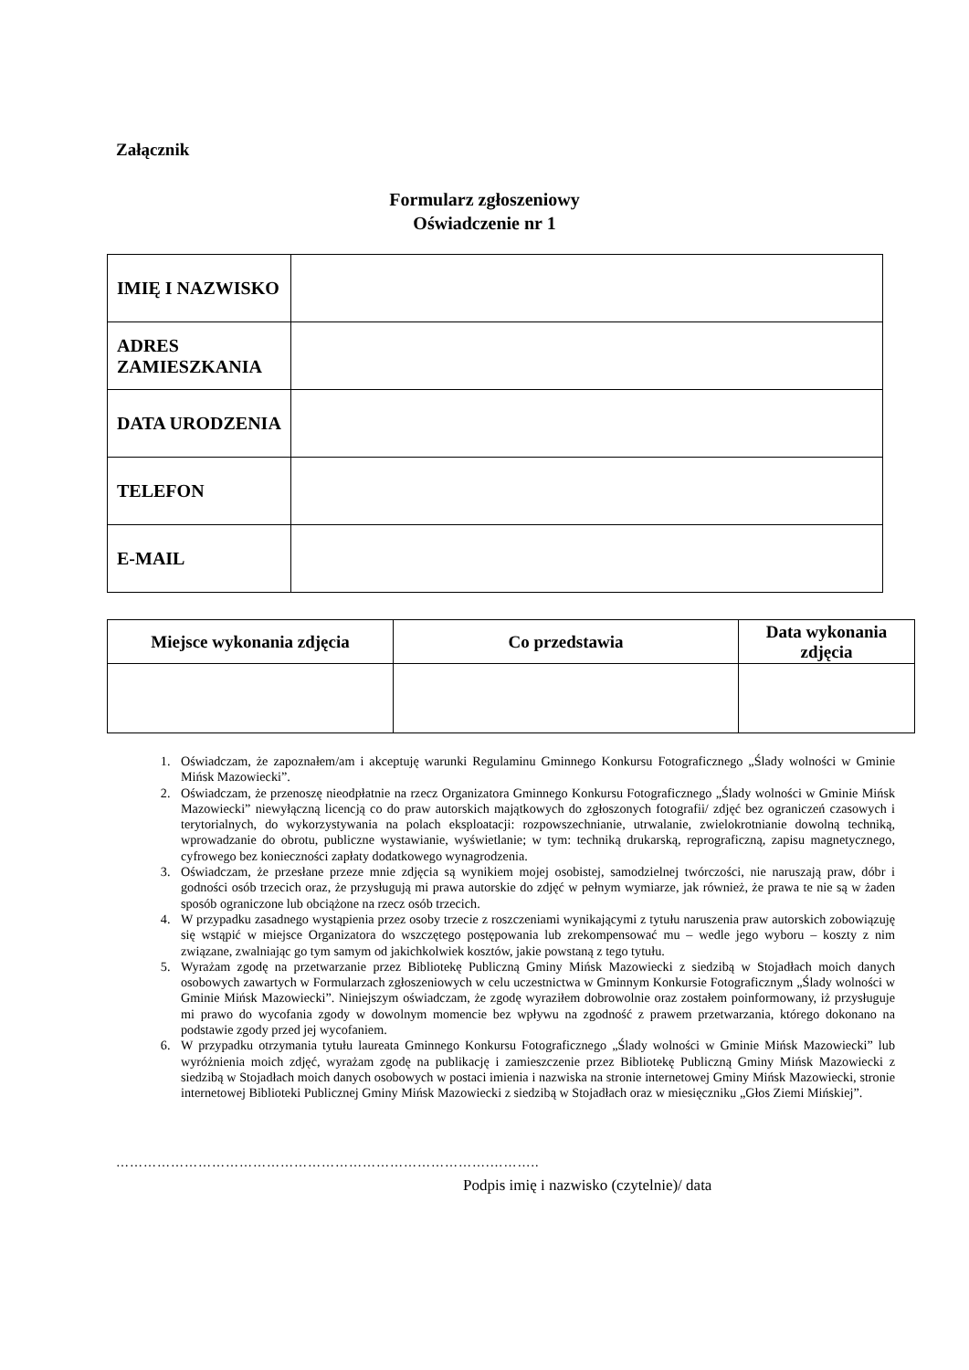Załącznik
Formularz zgłoszeniowy
Oświadczenie nr 1
| IMIĘ I NAZWISKO | |
| ADRES ZAMIESZKANIA | |
| DATA URODZENIA | |
| TELEFON | |
| E-MAIL | |
| Miejsce wykonania zdjęcia | Co przedstawia | Data wykonania zdjęcia |
| --- | --- | --- |
1. Oświadczam, że zapoznałem/am i akceptuję warunki Regulaminu Gminnego Konkursu Fotograficznego „Ślady wolności w Gminie Mińsk Mazowiecki”.
2. Oświadczam, że przenoszę nieodpłatnie na rzecz Organizatora Gminnego Konkursu Fotograficznego „Ślady wolności w Gminie Mińsk Mazowiecki” niewyłączną licencją co do praw autorskich majątkowych do zgłoszonych fotografii/ zdjęć bez ograniczeń czasowych i terytorialnych, do wykorzystywania na polach eksploatacji: rozpowszechnianie, utrwalanie, zwielokrotnianie dowolną techniką, wprowadzanie do obrotu, publiczne wystawianie, wyświetlanie; w tym: techniką drukarską, reprograficzną, zapisu magnetycznego, cyfrowego bez konieczności zapłaty dodatkowego wynagrodzenia.
3. Oświadczam, że przesłane przeze mnie zdjęcia są wynikiem mojej osobistej, samodzielnej twórczości, nie naruszają praw, dóbr i godności osób trzecich oraz, że przysługują mi prawa autorskie do zdjęć w pełnym wymiarze, jak również, że prawa te nie są w żaden sposób ograniczone lub obciążone na rzecz osób trzecich.
4. W przypadku zasadnego wystąpienia przez osoby trzecie z roszczeniami wynikającymi z tytułu naruszenia praw autorskich zobowiązuję się wstąpić w miejsce Organizatora do wszczętego postępowania lub zrekompensować mu – wedle jego wyboru – koszty z nim związane, zwalniając go tym samym od jakichkolwiek kosztów, jakie powstaną z tego tytułu.
5. Wyrażam zgodę na przetwarzanie przez Bibliotekę Publiczną Gminy Mińsk Mazowiecki z siedzibą w Stojadłach moich danych osobowych zawartych w Formularzach zgłoszeniowych w celu uczestnictwa w Gminnym Konkursie Fotograficznym „Ślady wolności w Gminie Mińsk Mazowiecki”. Niniejszym oświadczam, że zgodę wyraziłem dobrowolnie oraz zostałem poinformowany, iż przysługuje mi prawo do wycofania zgody w dowolnym momencie bez wpływu na zgodność z prawem przetwarzania, którego dokonano na podstawie zgody przed jej wycofaniem.
6. W przypadku otrzymania tytułu laureata Gminnego Konkursu Fotograficznego „Ślady wolności w Gminie Mińsk Mazowiecki” lub wyróżnienia moich zdjęć, wyrażam zgodę na publikację i zamieszczenie przez Bibliotekę Publiczną Gminy Mińsk Mazowiecki z siedzibą w Stojadłach moich danych osobowych w postaci imienia i nazwiska na stronie internetowej Gminy Mińsk Mazowiecki, stronie internetowej Biblioteki Publicznej Gminy Mińsk Mazowiecki z siedzibą w Stojadłach oraz w miesięczniku „Głos Ziemi Mińskiej”.
……………………………………………………………………….………..
Podpis imię i nazwisko (czytelnie)/ data